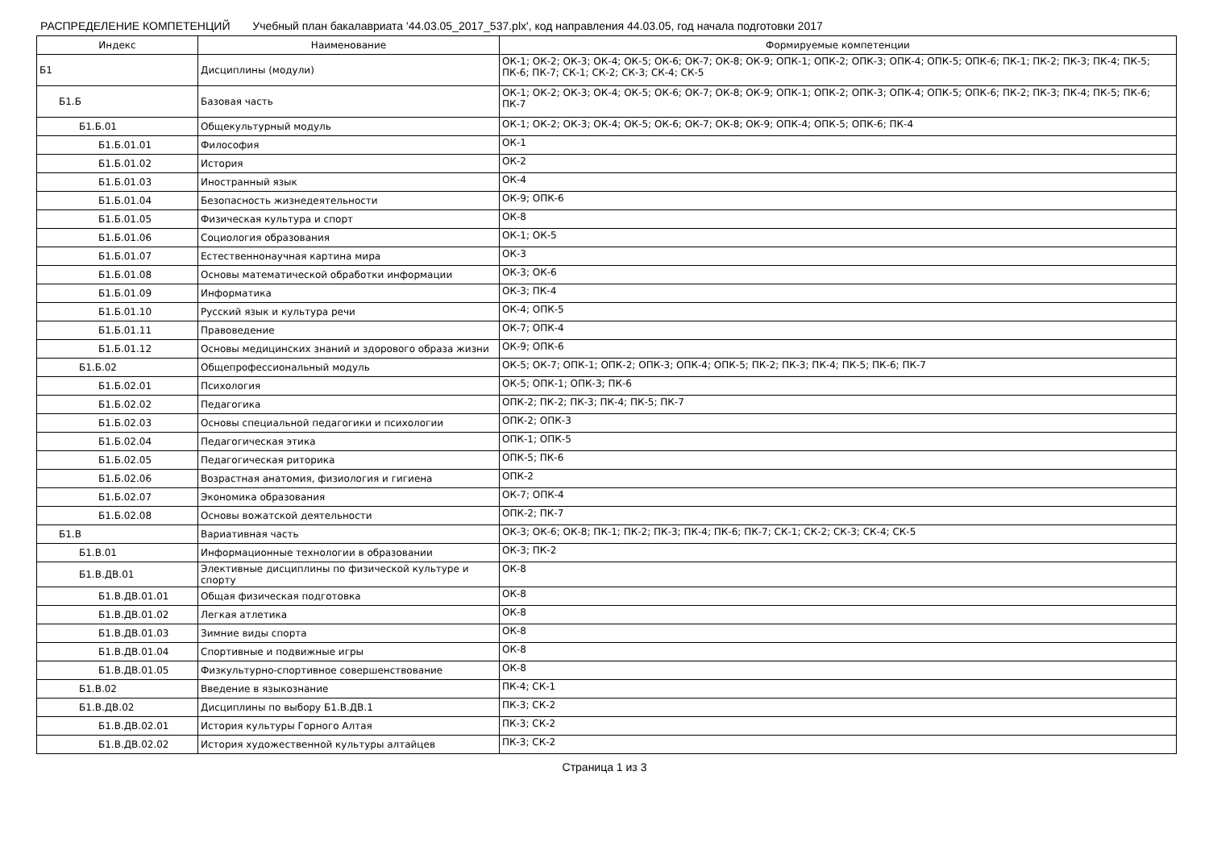РАСПРЕДЕЛЕНИЕ КОМПЕТЕНЦИЙ Учебный план бакалавриата '44.03.05_2017_537.plx', код направления 44.03.05, год начала подготовки 2017
| Индекс | Наименование | Формируемые компетенции |
| --- | --- | --- |
| Б1 | Дисциплины (модули) | ОК-1; ОК-2; ОК-3; ОК-4; ОК-5; ОК-6; ОК-7; ОК-8; ОК-9; ОПК-1; ОПК-2; ОПК-3; ОПК-4; ОПК-5; ОПК-6; ПК-1; ПК-2; ПК-3; ПК-4; ПК-5; ПК-6; ПК-7; СК-1; СК-2; СК-3; СК-4; СК-5 |
| Б1.Б | Базовая часть | ОК-1; ОК-2; ОК-3; ОК-4; ОК-5; ОК-6; ОК-7; ОК-8; ОК-9; ОПК-1; ОПК-2; ОПК-3; ОПК-4; ОПК-5; ОПК-6; ПК-2; ПК-3; ПК-4; ПК-5; ПК-6; ПК-7 |
| Б1.Б.01 | Общекультурный модуль | ОК-1; ОК-2; ОК-3; ОК-4; ОК-5; ОК-6; ОК-7; ОК-8; ОК-9; ОПК-4; ОПК-5; ОПК-6; ПК-4 |
| Б1.Б.01.01 | Философия | ОК-1 |
| Б1.Б.01.02 | История | ОК-2 |
| Б1.Б.01.03 | Иностранный язык | ОК-4 |
| Б1.Б.01.04 | Безопасность жизнедеятельности | ОК-9; ОПК-6 |
| Б1.Б.01.05 | Физическая культура и спорт | ОК-8 |
| Б1.Б.01.06 | Социология образования | ОК-1; ОК-5 |
| Б1.Б.01.07 | Естественнонаучная картина мира | ОК-3 |
| Б1.Б.01.08 | Основы математической обработки информации | ОК-3; ОК-6 |
| Б1.Б.01.09 | Информатика | ОК-3; ПК-4 |
| Б1.Б.01.10 | Русский язык и культура речи | ОК-4; ОПК-5 |
| Б1.Б.01.11 | Правоведение | ОК-7; ОПК-4 |
| Б1.Б.01.12 | Основы медицинских знаний и здорового образа жизни | ОК-9; ОПК-6 |
| Б1.Б.02 | Общепрофессиональный модуль | ОК-5; ОК-7; ОПК-1; ОПК-2; ОПК-3; ОПК-4; ОПК-5; ПК-2; ПК-3; ПК-4; ПК-5; ПК-6; ПК-7 |
| Б1.Б.02.01 | Психология | ОК-5; ОПК-1; ОПК-3; ПК-6 |
| Б1.Б.02.02 | Педагогика | ОПК-2; ПК-2; ПК-3; ПК-4; ПК-5; ПК-7 |
| Б1.Б.02.03 | Основы специальной педагогики и психологии | ОПК-2; ОПК-3 |
| Б1.Б.02.04 | Педагогическая этика | ОПК-1; ОПК-5 |
| Б1.Б.02.05 | Педагогическая риторика | ОПК-5; ПК-6 |
| Б1.Б.02.06 | Возрастная анатомия, физиология и гигиена | ОПК-2 |
| Б1.Б.02.07 | Экономика образования | ОК-7; ОПК-4 |
| Б1.Б.02.08 | Основы вожатской деятельности | ОПК-2; ПК-7 |
| Б1.В | Вариативная часть | ОК-3; ОК-6; ОК-8; ПК-1; ПК-2; ПК-3; ПК-4; ПК-6; ПК-7; СК-1; СК-2; СК-3; СК-4; СК-5 |
| Б1.В.01 | Информационные технологии в образовании | ОК-3; ПК-2 |
| Б1.В.ДВ.01 | Элективные дисциплины по физической культуре и спорту | ОК-8 |
| Б1.В.ДВ.01.01 | Общая физическая подготовка | ОК-8 |
| Б1.В.ДВ.01.02 | Легкая атлетика | ОК-8 |
| Б1.В.ДВ.01.03 | Зимние виды спорта | ОК-8 |
| Б1.В.ДВ.01.04 | Спортивные и подвижные игры | ОК-8 |
| Б1.В.ДВ.01.05 | Физкультурно-спортивное совершенствование | ОК-8 |
| Б1.В.02 | Введение в языкознание | ПК-4; СК-1 |
| Б1.В.ДВ.02 | Дисциплины по выбору Б1.В.ДВ.1 | ПК-3; СК-2 |
| Б1.В.ДВ.02.01 | История культуры Горного Алтая | ПК-3; СК-2 |
| Б1.В.ДВ.02.02 | История художественной культуры алтайцев | ПК-3; СК-2 |
Страница 1 из 3